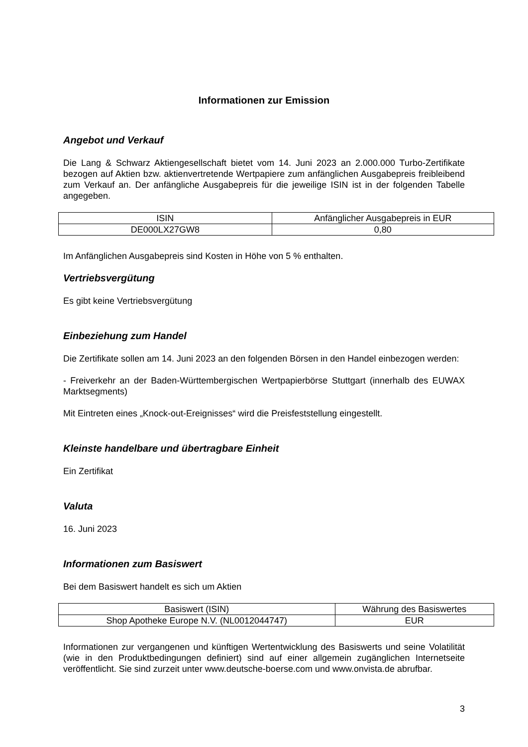Informationen zur Emission
Angebot und Verkauf
Die Lang & Schwarz Aktiengesellschaft bietet vom 14. Juni 2023 an 2.000.000 Turbo-Zertifikate bezogen auf Aktien bzw. aktienvertretende Wertpapiere zum anfänglichen Ausgabepreis freibleibend zum Verkauf an. Der anfängliche Ausgabepreis für die jeweilige ISIN ist in der folgenden Tabelle angegeben.
| ISIN | Anfänglicher Ausgabepreis in EUR |
| DE000LX27GW8 | 0,80 |
Im Anfänglichen Ausgabepreis sind Kosten in Höhe von 5 % enthalten.
Vertriebsvergütung
Es gibt keine Vertriebsvergütung
Einbeziehung zum Handel
Die Zertifikate sollen am 14. Juni 2023 an den folgenden Börsen in den Handel einbezogen werden:
- Freiverkehr an der Baden-Württembergischen Wertpapierbörse Stuttgart (innerhalb des EUWAX Marktsegments)
Mit Eintreten eines „Knock-out-Ereignisses“ wird die Preisfeststellung eingestellt.
Kleinste handelbare und übertragbare Einheit
Ein Zertifikat
Valuta
16. Juni 2023
Informationen zum Basiswert
Bei dem Basiswert handelt es sich um Aktien
| Basiswert (ISIN) | Währung des Basiswertes |
| Shop Apotheke Europe N.V. (NL0012044747) | EUR |
Informationen zur vergangenen und künftigen Wertentwicklung des Basiswerts und seine Volatilität (wie in den Produktbedingungen definiert) sind auf einer allgemein zugänglichen Internetseite veröffentlicht. Sie sind zurzeit unter www.deutsche-boerse.com und www.onvista.de abrufbar.
3